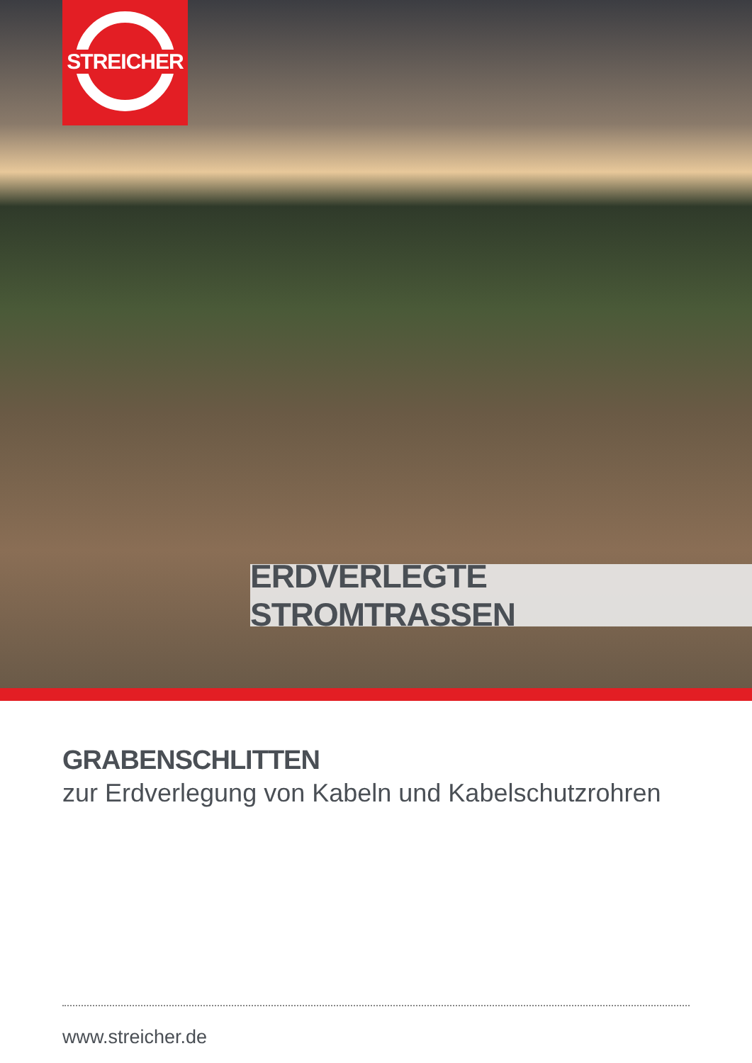STREICHER
ERDVERLEGTE STROMTRASSEN
GRABENSCHLITTEN
zur Erdverlegung von Kabeln und Kabelschutzrohren
www.streicher.de